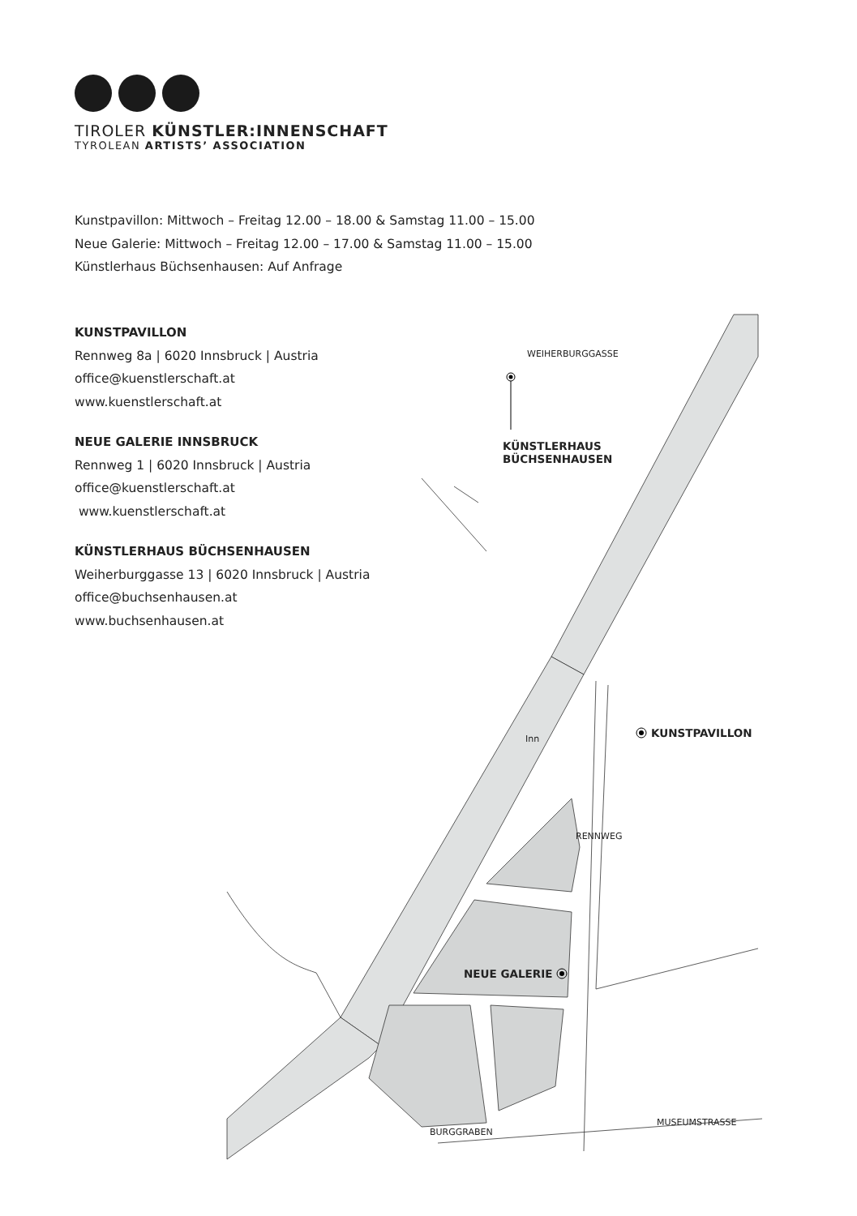TIROLER KÜNSTLER:INNENSCHAFT
TYROLEAN ARTISTS’ ASSOCIATION
Kunstpavillon: Mittwoch – Freitag 12.00 – 18.00 & Samstag 11.00 – 15.00
Neue Galerie: Mittwoch – Freitag 12.00 – 17.00 & Samstag 11.00 – 15.00
Künstlerhaus Büchsenhausen: Auf Anfrage
KUNSTPAVILLON
Rennweg 8a | 6020 Innsbruck | Austria
office@kuenstlerschaft.at
www.kuenstlerschaft.at
NEUE GALERIE INNSBRUCK
Rennweg 1 | 6020 Innsbruck | Austria
office@kuenstlerschaft.at
www.kuenstlerschaft.at
KÜNSTLERHAUS BÜCHSENHAUSEN
Weiherburggasse 13 | 6020 Innsbruck | Austria
office@buchsenhausen.at
www.buchsenhausen.at
WEIHERBURGGASSE
KÜNSTLERHAUS
BÜCHSENHAUSEN
Inn KUNSTPAVILLON
RENNWEG
NEUE GALERIE
BURGGRABEN
MUSEUMSTRASSE